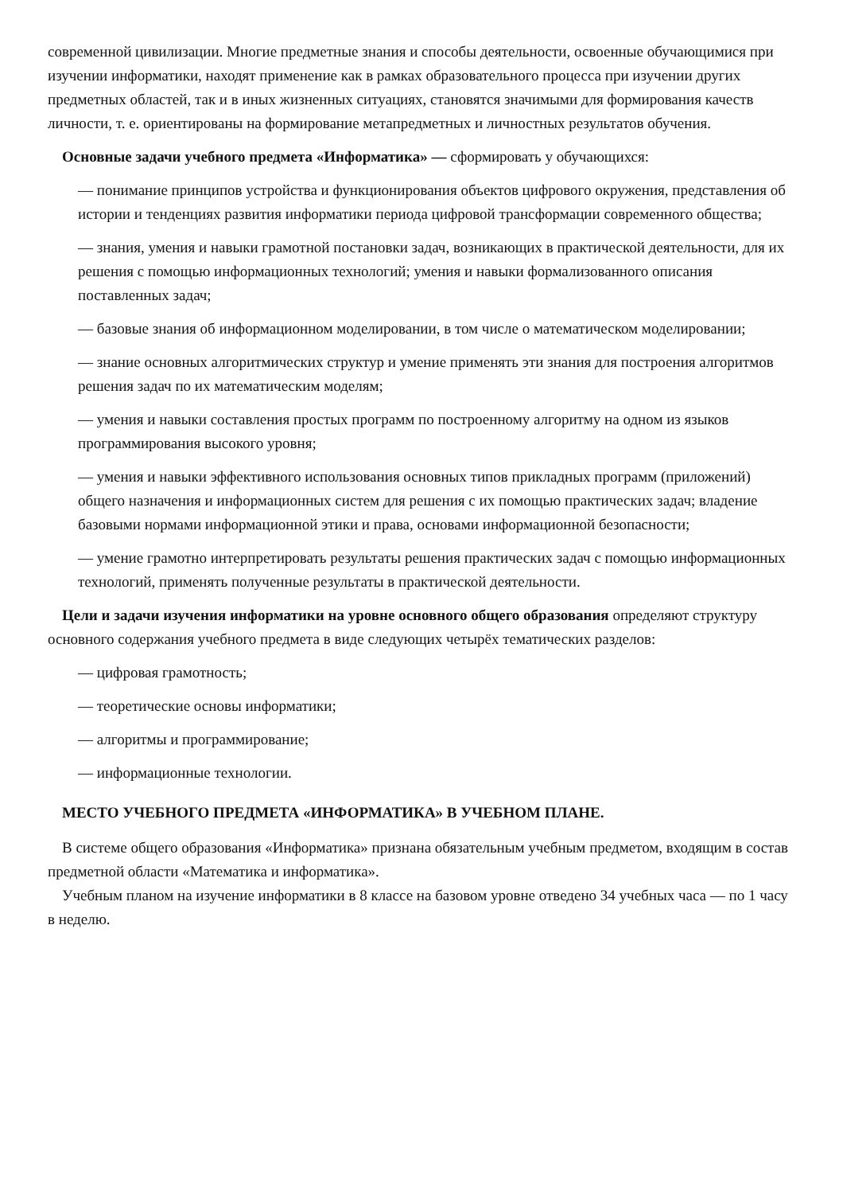современной цивилизации. Многие предметные знания и способы деятельности, освоенные обучающимися при изучении информатики, находят применение как в рамках образовательного процесса при изучении других предметных областей, так и в иных жизненных ситуациях, становятся значимыми для формирования качеств личности, т. е. ориентированы на формирование метапредметных и личностных результатов обучения.
Основные задачи учебного предмета «Информатика» — сформировать у обучающихся:
— понимание принципов устройства и функционирования объектов цифрового окружения, представления об истории и тенденциях развития информатики периода цифровой трансформации современного общества;
— знания, умения и навыки грамотной постановки задач, возникающих в практической деятельности, для их решения с помощью информационных технологий; умения и навыки формализованного описания поставленных задач;
— базовые знания об информационном моделировании, в том числе о математическом моделировании;
— знание основных алгоритмических структур и умение применять эти знания для построения алгоритмов решения задач по их математическим моделям;
— умения и навыки составления простых программ по построенному алгоритму на одном из языков программирования высокого уровня;
— умения и навыки эффективного использования основных типов прикладных программ (приложений) общего назначения и информационных систем для решения с их помощью практических задач; владение базовыми нормами информационной этики и права, основами информационной безопасности;
— умение грамотно интерпретировать результаты решения практических задач с помощью информационных технологий, применять полученные результаты в практической деятельности.
Цели и задачи изучения информатики на уровне основного общего образования определяют структуру основного содержания учебного предмета в виде следующих четырёх тематических разделов:
— цифровая грамотность;
— теоретические основы информатики;
— алгоритмы и программирование;
— информационные технологии.
МЕСТО УЧЕБНОГО ПРЕДМЕТА «ИНФОРМАТИКА» В УЧЕБНОМ ПЛАНЕ.
В системе общего образования «Информатика» признана обязательным учебным предметом, входящим в состав предметной области «Математика и информатика».
Учебным планом на изучение информатики в 8 классе на базовом уровне отведено 34 учебных часа — по 1 часу в неделю.